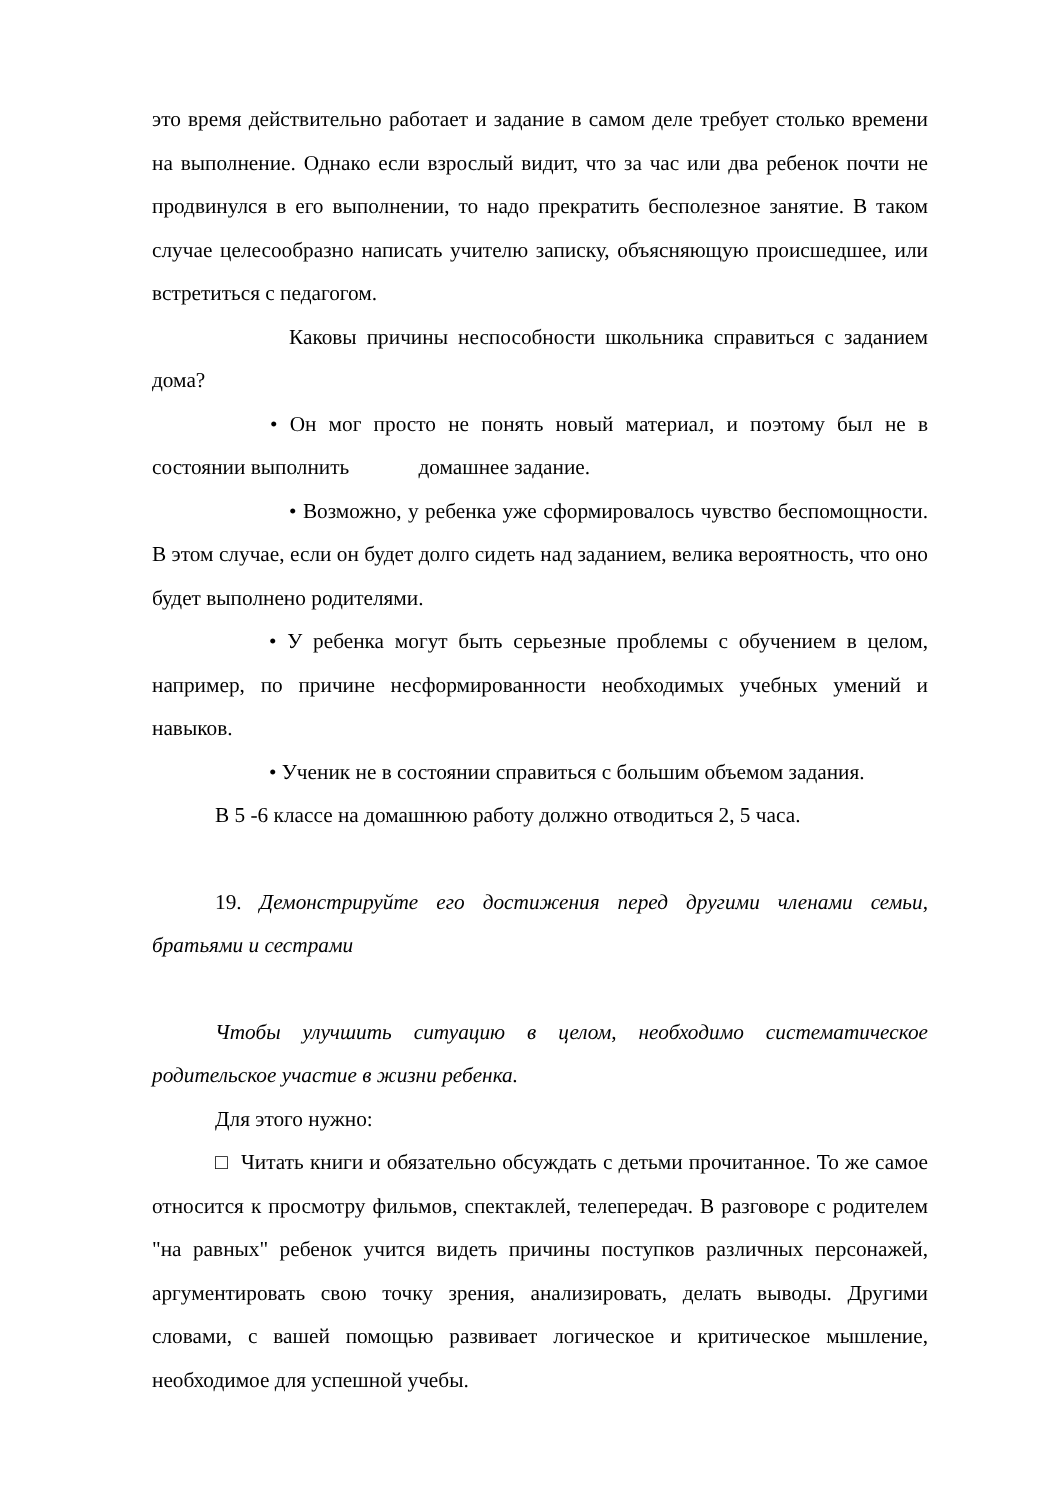это время действительно работает и задание в самом деле требует столько времени на выполнение. Однако если взрослый видит, что за час или два ребенок почти не продвинулся в его выполнении, то надо прекратить бесполезное занятие. В таком случае целесообразно написать учителю записку, объясняющую происшедшее, или встретиться с педагогом.
Каковы причины неспособности школьника справиться с заданием дома?
• Он мог просто не понять новый материал, и поэтому был не в состоянии выполнить домашнее задание.
• Возможно, у ребенка уже сформировалось чувство беспомощности. В этом случае, если он будет долго сидеть над заданием, велика вероятность, что оно будет выполнено родителями.
• У ребенка могут быть серьезные проблемы с обучением в целом, например, по причине несформированности необходимых учебных умений и навыков.
• Ученик не в состоянии справиться с большим объемом задания.
В 5 -6 классе на домашнюю работу должно отводиться 2, 5 часа.
19. Демонстрируйте его достижения перед другими членами семьи, братьями и сестрами
Чтобы улучшить ситуацию в целом, необходимо систематическое родительское участие в жизни ребенка.
Для этого нужно:
□ Читать книги и обязательно обсуждать с детьми прочитанное. То же самое относится к просмотру фильмов, спектаклей, телепередач. В разговоре с родителем "на равных" ребенок учится видеть причины поступков различных персонажей, аргументировать свою точку зрения, анализировать, делать выводы. Другими словами, с вашей помощью развивает логическое и критическое мышление, необходимое для успешной учебы.